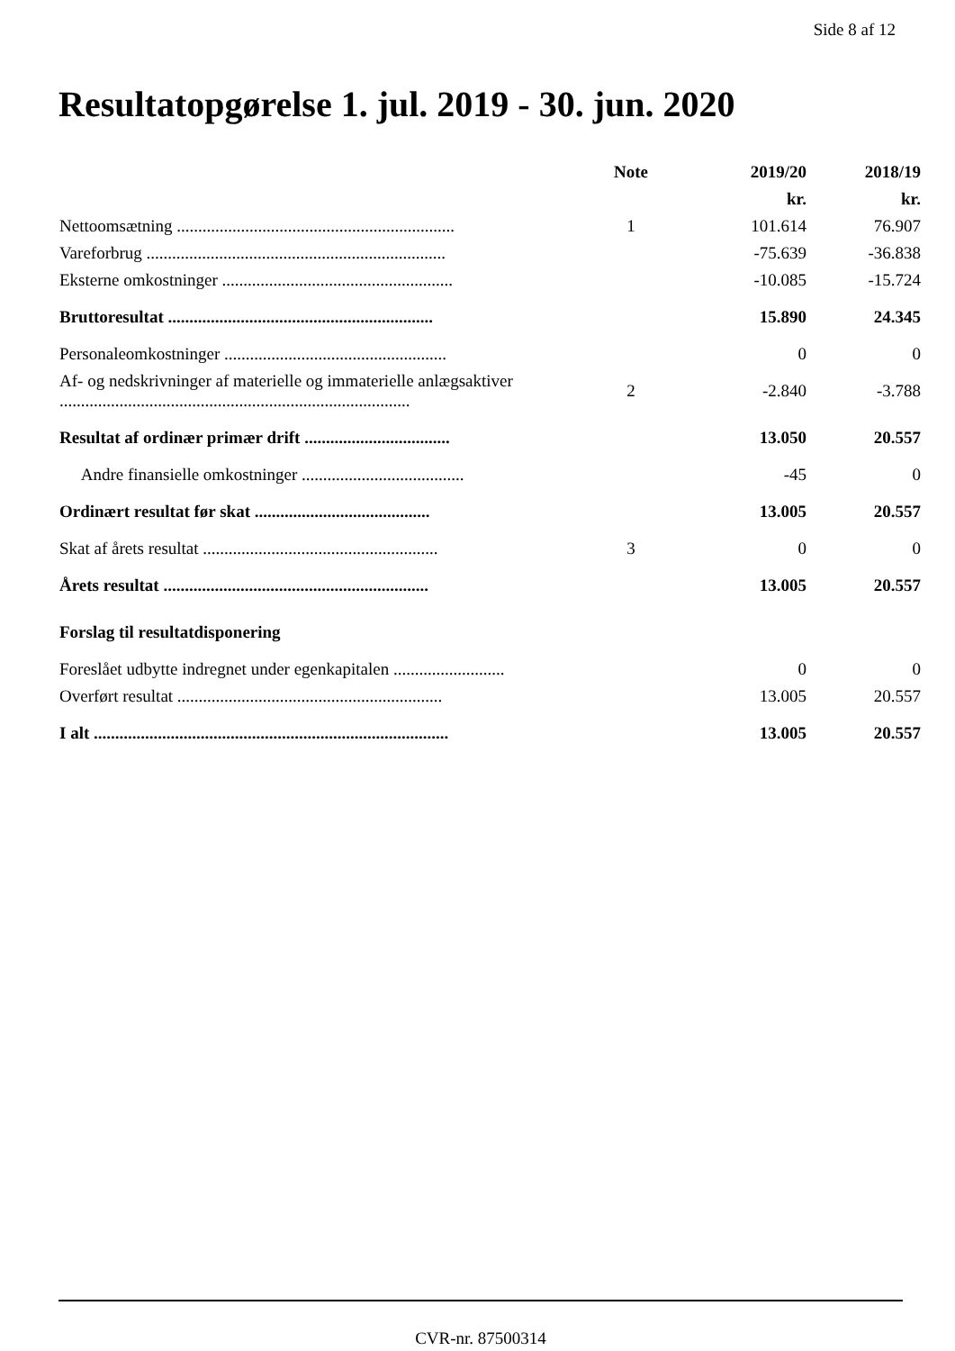Side 8 af 12
Resultatopgørelse 1. jul. 2019 - 30. jun. 2020
| | Note | 2019/20 | 2018/19 |
| --- | --- | --- | --- |
| | | kr. | kr. |
| Nettoomsætning ................................................................. | 1 | 101.614 | 76.907 |
| Vareforbrug ...................................................................... | | -75.639 | -36.838 |
| Eksterne omkostninger ...................................................... | | -10.085 | -15.724 |
| Bruttoresultat .............................................................. | | 15.890 | 24.345 |
| Personaleomkostninger .................................................... | | 0 | 0 |
| Af- og nedskrivninger af materielle og immaterielle anlægsaktiver .................................................................................. | 2 | -2.840 | -3.788 |
| Resultat af ordinær primær drift .................................. | | 13.050 | 20.557 |
| Andre finansielle omkostninger ...................................... | | -45 | 0 |
| Ordinært resultat før skat ......................................... | | 13.005 | 20.557 |
| Skat af årets resultat ....................................................... | 3 | 0 | 0 |
| Årets resultat .............................................................. | | 13.005 | 20.557 |
| Forslag til resultatdisponering | | | |
| Foreslået udbytte indregnet under egenkapitalen .......................... | | 0 | 0 |
| Overført resultat .............................................................. | | 13.005 | 20.557 |
| I alt ................................................................................... | | 13.005 | 20.557 |
CVR-nr. 87500314